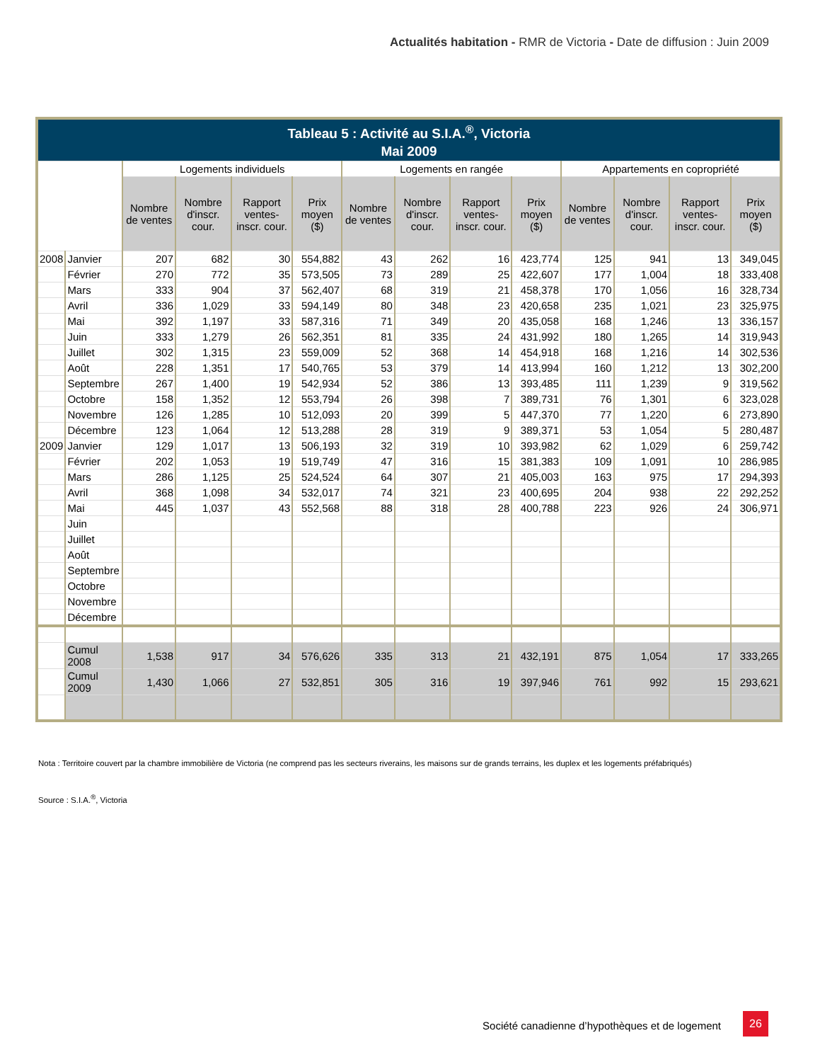Actualités habitation - RMR de Victoria - Date de diffusion : Juin 2009
| Tableau 5 : Activité au S.I.A.<sup>®</sup>, Victoria Mai 2009 | | | | | | | | | | | | | |
| --- | --- | --- | --- | --- | --- | --- | --- | --- | --- | --- | --- | --- | --- |
| | | Logements individuels | | | | Logements en rangée | | | | Appartements en copropriété | | | |
| | | Nombre de ventes | Nombre d'inscr. cour. | Rapport ventes-inscr. cour. | Prix moyen ($) | Nombre de ventes | Nombre d'inscr. cour. | Rapport ventes-inscr. cour. | Prix moyen ($) | Nombre de ventes | Nombre d'inscr. cour. | Rapport ventes-inscr. cour. | Prix moyen ($) |
| 2008 | Janvier | 207 | 682 | 30 | 554,882 | 43 | 262 | 16 | 423,774 | 125 | 941 | 13 | 349,045 |
| | Février | 270 | 772 | 35 | 573,505 | 73 | 289 | 25 | 422,607 | 177 | 1,004 | 18 | 333,408 |
| | Mars | 333 | 904 | 37 | 562,407 | 68 | 319 | 21 | 458,378 | 170 | 1,056 | 16 | 328,734 |
| | Avril | 336 | 1,029 | 33 | 594,149 | 80 | 348 | 23 | 420,658 | 235 | 1,021 | 23 | 325,975 |
| | Mai | 392 | 1,197 | 33 | 587,316 | 71 | 349 | 20 | 435,058 | 168 | 1,246 | 13 | 336,157 |
| | Juin | 333 | 1,279 | 26 | 562,351 | 81 | 335 | 24 | 431,992 | 180 | 1,265 | 14 | 319,943 |
| | Juillet | 302 | 1,315 | 23 | 559,009 | 52 | 368 | 14 | 454,918 | 168 | 1,216 | 14 | 302,536 |
| | Août | 228 | 1,351 | 17 | 540,765 | 53 | 379 | 14 | 413,994 | 160 | 1,212 | 13 | 302,200 |
| | Septembre | 267 | 1,400 | 19 | 542,934 | 52 | 386 | 13 | 393,485 | 111 | 1,239 | 9 | 319,562 |
| | Octobre | 158 | 1,352 | 12 | 553,794 | 26 | 398 | 7 | 389,731 | 76 | 1,301 | 6 | 323,028 |
| | Novembre | 126 | 1,285 | 10 | 512,093 | 20 | 399 | 5 | 447,370 | 77 | 1,220 | 6 | 273,890 |
| | Décembre | 123 | 1,064 | 12 | 513,288 | 28 | 319 | 9 | 389,371 | 53 | 1,054 | 5 | 280,487 |
| 2009 | Janvier | 129 | 1,017 | 13 | 506,193 | 32 | 319 | 10 | 393,982 | 62 | 1,029 | 6 | 259,742 |
| | Février | 202 | 1,053 | 19 | 519,749 | 47 | 316 | 15 | 381,383 | 109 | 1,091 | 10 | 286,985 |
| | Mars | 286 | 1,125 | 25 | 524,524 | 64 | 307 | 21 | 405,003 | 163 | 975 | 17 | 294,393 |
| | Avril | 368 | 1,098 | 34 | 532,017 | 74 | 321 | 23 | 400,695 | 204 | 938 | 22 | 292,252 |
| | Mai | 445 | 1,037 | 43 | 552,568 | 88 | 318 | 28 | 400,788 | 223 | 926 | 24 | 306,971 |
| | Juin | | | | | | | | | | | | |
| | Juillet | | | | | | | | | | | | |
| | Août | | | | | | | | | | | | |
| | Septembre | | | | | | | | | | | | |
| | Octobre | | | | | | | | | | | | |
| | Novembre | | | | | | | | | | | | |
| | Décembre | | | | | | | | | | | | |
| | Cumul 2008 | 1,538 | 917 | 34 | 576,626 | 335 | 313 | 21 | 432,191 | 875 | 1,054 | 17 | 333,265 |
| | Cumul 2009 | 1,430 | 1,066 | 27 | 532,851 | 305 | 316 | 19 | 397,946 | 761 | 992 | 15 | 293,621 |
Nota : Territoire couvert par la chambre immobilière de Victoria (ne comprend pas les secteurs riverains, les maisons sur de grands terrains, les duplex et les logements préfabriqués)
Source : S.I.A.<sup>®</sup>, Victoria
Société canadienne d’hypothèques et de logement
26